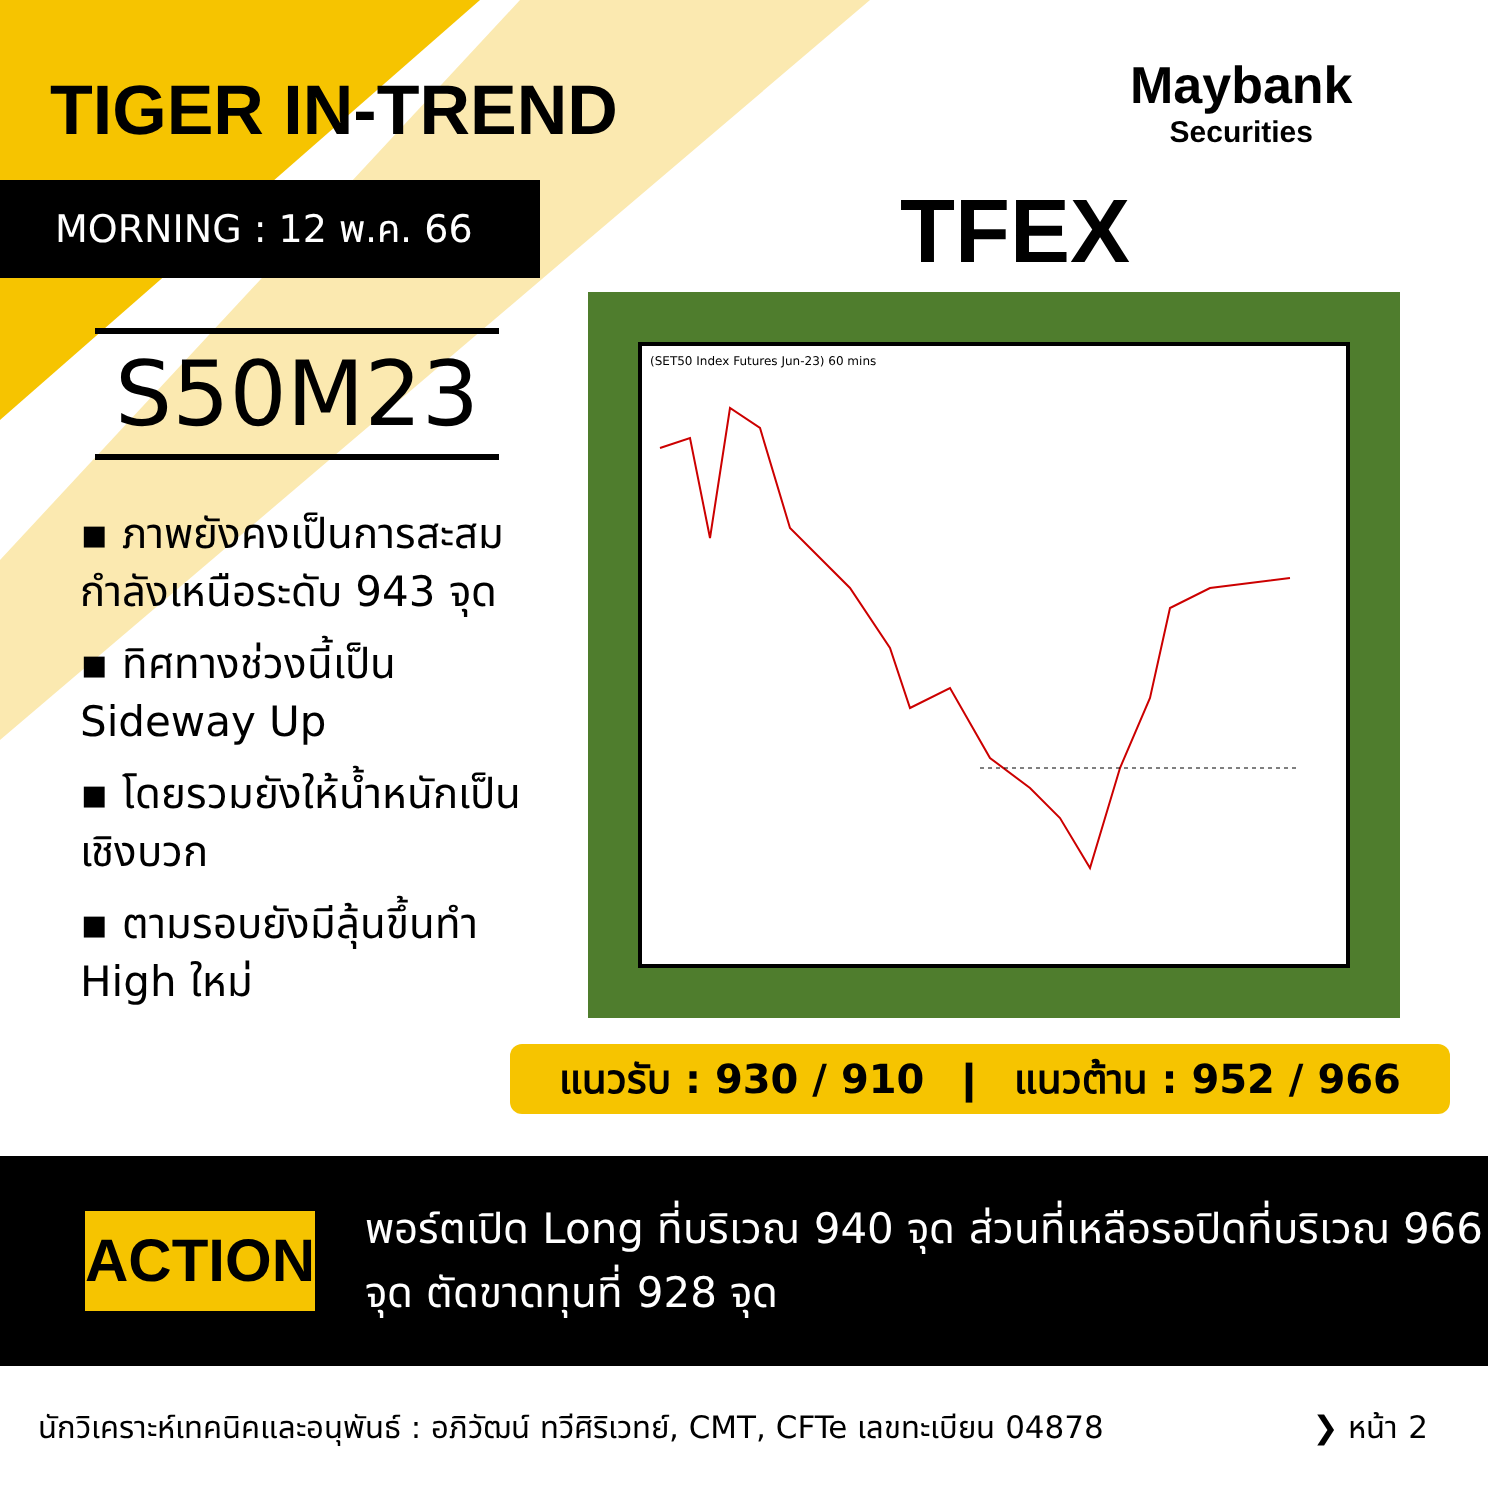TIGER IN-TREND
Maybank
Securities
MORNING : 12 พ.ค. 66 TFEX
S50M23
▪ ภาพยังคงเป็นการสะสมกำลังเหนือระดับ 943 จุด
▪ ทิศทางช่วงนี้เป็น Sideway Up
▪ โดยรวมยังให้น้ำหนักเป็นเชิงบวก
▪ ตามรอบยังมีลุ้นขึ้นทำ High ใหม่
(SET50 Index Futures Jun-23) 60 mins
แนวรับ : 930 / 910 ❙ แนวต้าน : 952 / 966
ACTION
พอร์ตเปิด Long ที่บริเวณ 940 จุด ส่วนที่เหลือรอปิดที่บริเวณ 966 จุด ตัดขาดทุนที่ 928 จุด
นักวิเคราะห์เทคนิคและอนุพันธ์ : อภิวัฒน์ ทวีศิริเวทย์, CMT, CFTe เลขทะเบียน 04878 ❯ หน้า 2